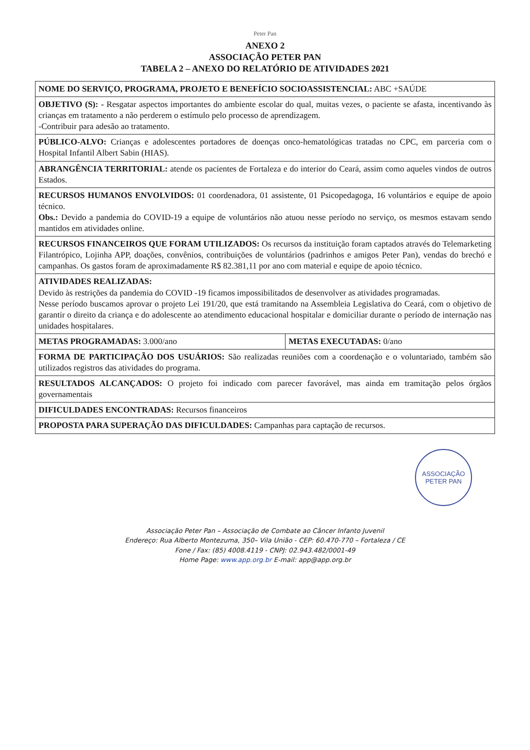Peter Pan
ANEXO 2
ASSOCIAÇÃO PETER PAN
TABELA 2 – ANEXO DO RELATÓRIO DE ATIVIDADES 2021
| NOME DO SERVIÇO, PROGRAMA, PROJETO E BENEFÍCIO SOCIOASSISTENCIAL: ABC +SAÚDE | |
| OBJETIVO (S): - Resgatar aspectos importantes do ambiente escolar do qual, muitas vezes, o paciente se afasta, incentivando às crianças em tratamento a não perderem o estímulo pelo processo de aprendizagem. -Contribuir para adesão ao tratamento. | |
| PÚBLICO-ALVO: Crianças e adolescentes portadores de doenças onco-hematológicas tratadas no CPC, em parceria com o Hospital Infantil Albert Sabin (HIAS). | |
| ABRANGÊNCIA TERRITORIAL: atende os pacientes de Fortaleza e do interior do Ceará, assim como aqueles vindos de outros Estados. | |
| RECURSOS HUMANOS ENVOLVIDOS: 01 coordenadora, 01 assistente, 01 Psicopedagoga, 16 voluntários e equipe de apoio técnico. Obs.: Devido a pandemia do COVID-19 a equipe de voluntários não atuou nesse período no serviço, os mesmos estavam sendo mantidos em atividades online. | |
| RECURSOS FINANCEIROS QUE FORAM UTILIZADOS: Os recursos da instituição foram captados através do Telemarketing Filantrópico, Lojinha APP, doações, convênios, contribuições de voluntários (padrinhos e amigos Peter Pan), vendas do brechó e campanhas. Os gastos foram de aproximadamente R$ 82.381,11 por ano com material e equipe de apoio técnico. | |
| ATIVIDADES REALIZADAS: Devido às restrições da pandemia do COVID -19 ficamos impossibilitados de desenvolver as atividades programadas. Nesse período buscamos aprovar o projeto Lei 191/20, que está tramitando na Assembleia Legislativa do Ceará, com o objetivo de garantir o direito da criança e do adolescente ao atendimento educacional hospitalar e domiciliar durante o período de internação nas unidades hospitalares. | |
| METAS PROGRAMADAS: 3.000/ano | METAS EXECUTADAS: 0/ano |
| FORMA DE PARTICIPAÇÃO DOS USUÁRIOS: São realizadas reuniões com a coordenação e o voluntariado, também são utilizados registros das atividades do programa. | |
| RESULTADOS ALCANÇADOS: O projeto foi indicado com parecer favorável, mas ainda em tramitação pelos órgãos governamentais | |
| DIFICULDADES ENCONTRADAS: Recursos financeiros | |
| PROPOSTA PARA SUPERAÇÃO DAS DIFICULDADES: Campanhas para captação de recursos. | |
ASSOCIAÇÃO
PETER PAN
Associação Peter Pan – Associação de Combate ao Câncer Infanto Juvenil
Endereço: Rua Alberto Montezuma, 350– Vila União - CEP: 60.470-770 – Fortaleza / CE
Fone / Fax: (85) 4008.4119 - CNPJ: 02.943.482/0001-49
Home Page: www.app.org.br E-mail: app@app.org.br